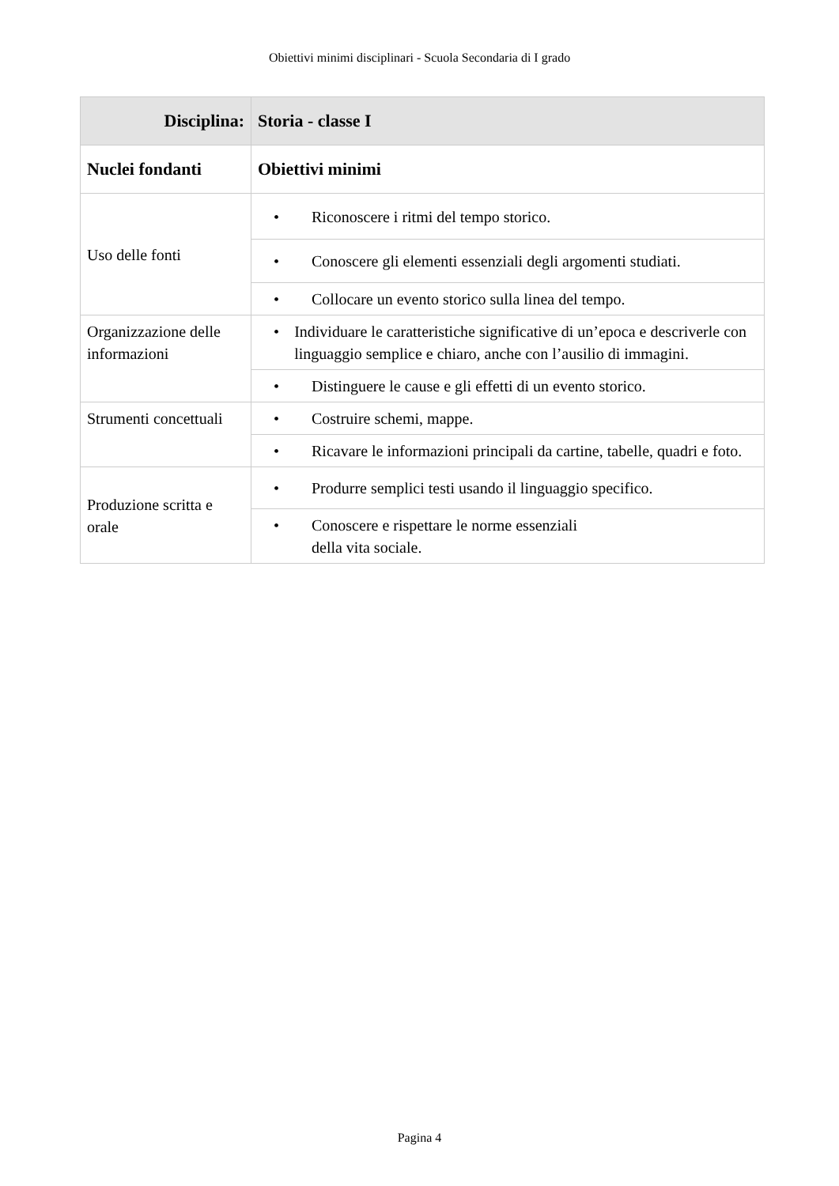Obiettivi minimi disciplinari - Scuola Secondaria di I grado
| Disciplina: | Storia - classe I |
| --- | --- |
| Nuclei fondanti | Obiettivi minimi |
| Uso delle fonti | • Riconoscere i ritmi del tempo storico. |
| | • Conoscere gli elementi essenziali degli argomenti studiati. |
| | • Collocare un evento storico sulla linea del tempo. |
| Organizzazione delle informazioni | • Individuare le caratteristiche significative di un’epoca e descriverle con linguaggio semplice e chiaro, anche con l’ausilio di immagini. |
| | • Distinguere le cause e gli effetti di un evento storico. |
| Strumenti concettuali | • Costruire schemi, mappe. |
| | • Ricavare le informazioni principali da cartine, tabelle, quadri e foto. |
| Produzione scritta e orale | • Produrre semplici testi usando il linguaggio specifico. |
| | • Conoscere e rispettare le norme essenziali della vita sociale. |
Pagina 4